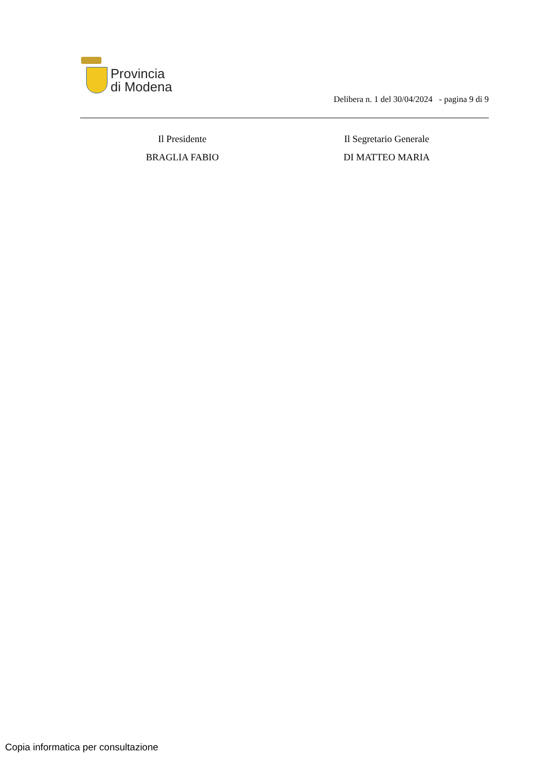Provincia
di Modena
Delibera n. 1 del 30/04/2024 - pagina 9 di 9
Il Presidente
BRAGLIA FABIO
Il Segretario Generale
DI MATTEO MARIA
Copia informatica per consultazione